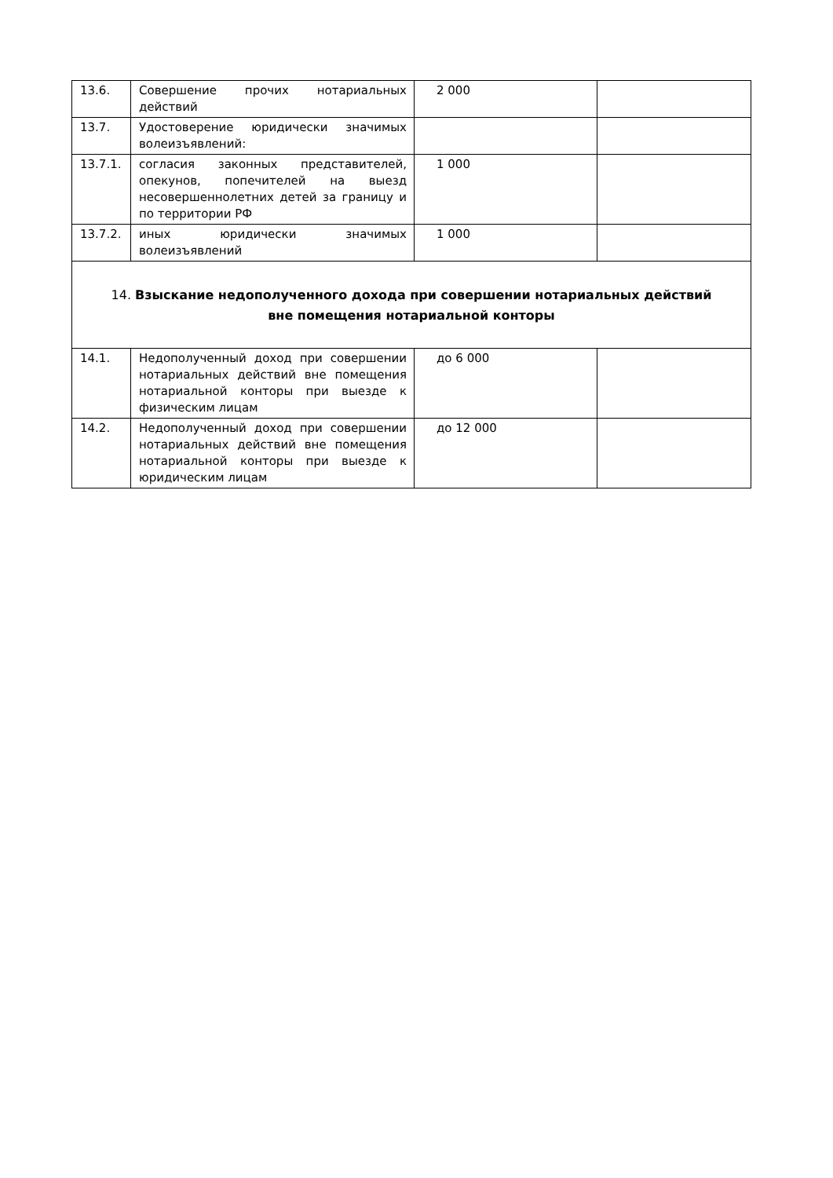| 13.6. | Совершение прочих нотариальных действий | 2 000 | |
| 13.7. | Удостоверение юридически значимых волеизъявлений: | | |
| 13.7.1. | согласия законных представителей, опекунов, попечителей на выезд несовершеннолетних детей за границу и по территории РФ | 1 000 | |
| 13.7.2. | иных юридически значимых волеизъявлений | 1 000 | |
| 14. Взыскание недополученного дохода при совершении нотариальных действий вне помещения нотариальной конторы | | | |
| 14.1. | Недополученный доход при совершении нотариальных действий вне помещения нотариальной конторы при выезде к физическим лицам | до 6 000 | |
| 14.2. | Недополученный доход при совершении нотариальных действий вне помещения нотариальной конторы при выезде к юридическим лицам | до 12 000 | |